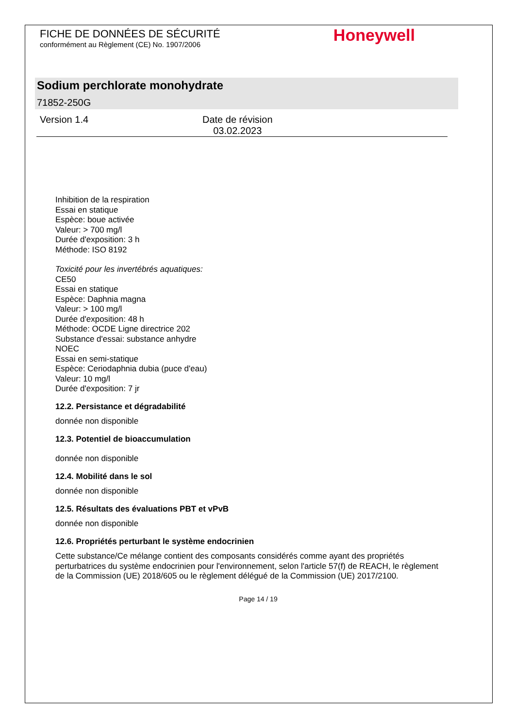FICHE DE DONNÉES DE SÉCURITÉ
conformément au Règlement (CE) No. 1907/2006
Honeywell
Sodium perchlorate monohydrate
71852-250G
Version 1.4 Date de révision
03.02.2023
Inhibition de la respiration
Essai en statique
Espèce: boue activée
Valeur: > 700 mg/l
Durée d'exposition: 3 h
Méthode: ISO 8192
Toxicité pour les invertébrés aquatiques:
CE50
Essai en statique
Espèce: Daphnia magna
Valeur: > 100 mg/l
Durée d'exposition: 48 h
Méthode: OCDE Ligne directrice 202
Substance d'essai: substance anhydre
NOEC
Essai en semi-statique
Espèce: Ceriodaphnia dubia (puce d'eau)
Valeur: 10 mg/l
Durée d'exposition: 7 jr
12.2. Persistance et dégradabilité
donnée non disponible
12.3. Potentiel de bioaccumulation
donnée non disponible
12.4. Mobilité dans le sol
donnée non disponible
12.5. Résultats des évaluations PBT et vPvB
donnée non disponible
12.6. Propriétés perturbant le système endocrinien
Cette substance/Ce mélange contient des composants considérés comme ayant des propriétés perturbatrices du système endocrinien pour l'environnement, selon l'article 57(f) de REACH, le règlement de la Commission (UE) 2018/605 ou le règlement délégué de la Commission (UE) 2017/2100.
Page 14 / 19